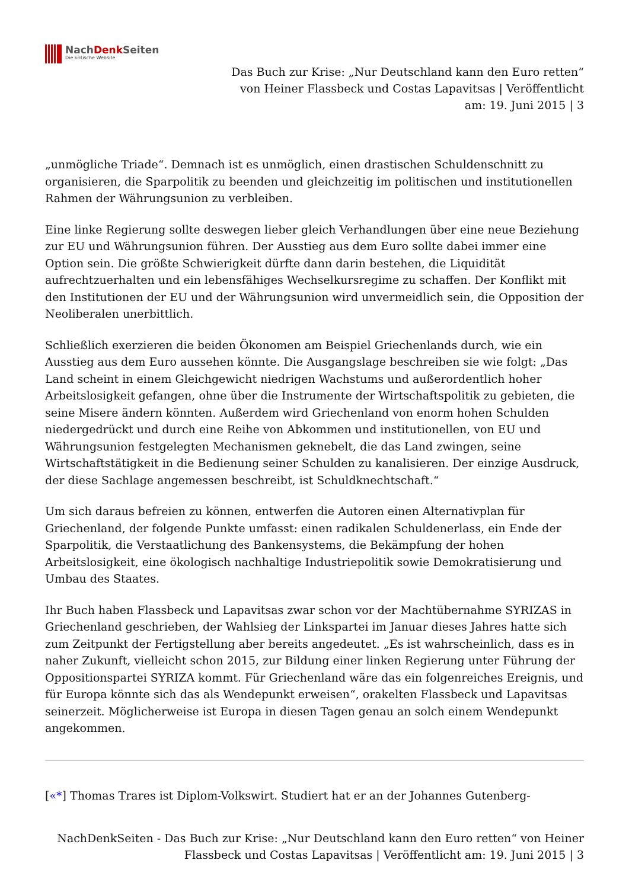NachDenk Seiten
Die kritische Website
Das Buch zur Krise: „Nur Deutschland kann den Euro retten“ von Heiner Flassbeck und Costas Lapavitsas | Veröffentlicht am: 19. Juni 2015 | 3
„unmögliche Triade“. Demnach ist es unmöglich, einen drastischen Schuldenschnitt zu organisieren, die Sparpolitik zu beenden und gleichzeitig im politischen und institutionellen Rahmen der Währungsunion zu verbleiben.
Eine linke Regierung sollte deswegen lieber gleich Verhandlungen über eine neue Beziehung zur EU und Währungsunion führen. Der Ausstieg aus dem Euro sollte dabei immer eine Option sein. Die größte Schwierigkeit dürfte dann darin bestehen, die Liquidität aufrechtzuerhalten und ein lebensfähiges Wechselkursregime zu schaffen. Der Konflikt mit den Institutionen der EU und der Währungsunion wird unvermeidlich sein, die Opposition der Neoliberalen unerbittlich.
Schließlich exerzieren die beiden Ökonomen am Beispiel Griechenlands durch, wie ein Ausstieg aus dem Euro aussehen könnte. Die Ausgangslage beschreiben sie wie folgt: „Das Land scheint in einem Gleichgewicht niedrigen Wachstums und außerordentlich hoher Arbeitslosigkeit gefangen, ohne über die Instrumente der Wirtschaftspolitik zu gebieten, die seine Misere ändern könnten. Außerdem wird Griechenland von enorm hohen Schulden niedergedrückt und durch eine Reihe von Abkommen und institutionellen, von EU und Währungsunion festgelegten Mechanismen geknebelt, die das Land zwingen, seine Wirtschaftstätigkeit in die Bedienung seiner Schulden zu kanalisieren. Der einzige Ausdruck, der diese Sachlage angemessen beschreibt, ist Schuldknechtschaft.“
Um sich daraus befreien zu können, entwerfen die Autoren einen Alternativplan für Griechenland, der folgende Punkte umfasst: einen radikalen Schuldenerlass, ein Ende der Sparpolitik, die Verstaatlichung des Bankensystems, die Bekämpfung der hohen Arbeitslosigkeit, eine ökologisch nachhaltige Industriepolitik sowie Demokratisierung und Umbau des Staates.
Ihr Buch haben Flassbeck und Lapavitsas zwar schon vor der Machtübernahme SYRIZAS in Griechenland geschrieben, der Wahlsieg der Linkspartei im Januar dieses Jahres hatte sich zum Zeitpunkt der Fertigstellung aber bereits angedeutet. „Es ist wahrscheinlich, dass es in naher Zukunft, vielleicht schon 2015, zur Bildung einer linken Regierung unter Führung der Oppositionspartei SYRIZA kommt. Für Griechenland wäre das ein folgenreiches Ereignis, und für Europa könnte sich das als Wendepunkt erweisen“, orakelten Flassbeck und Lapavitsas seinerzeit. Möglicherweise ist Europa in diesen Tagen genau an solch einem Wendepunkt angekommen.
[«*] Thomas Trares ist Diplom-Volkswirt. Studiert hat er an der Johannes Gutenberg-
NachDenkSeiten - Das Buch zur Krise: „Nur Deutschland kann den Euro retten“ von Heiner Flassbeck und Costas Lapavitsas | Veröffentlicht am: 19. Juni 2015 | 3